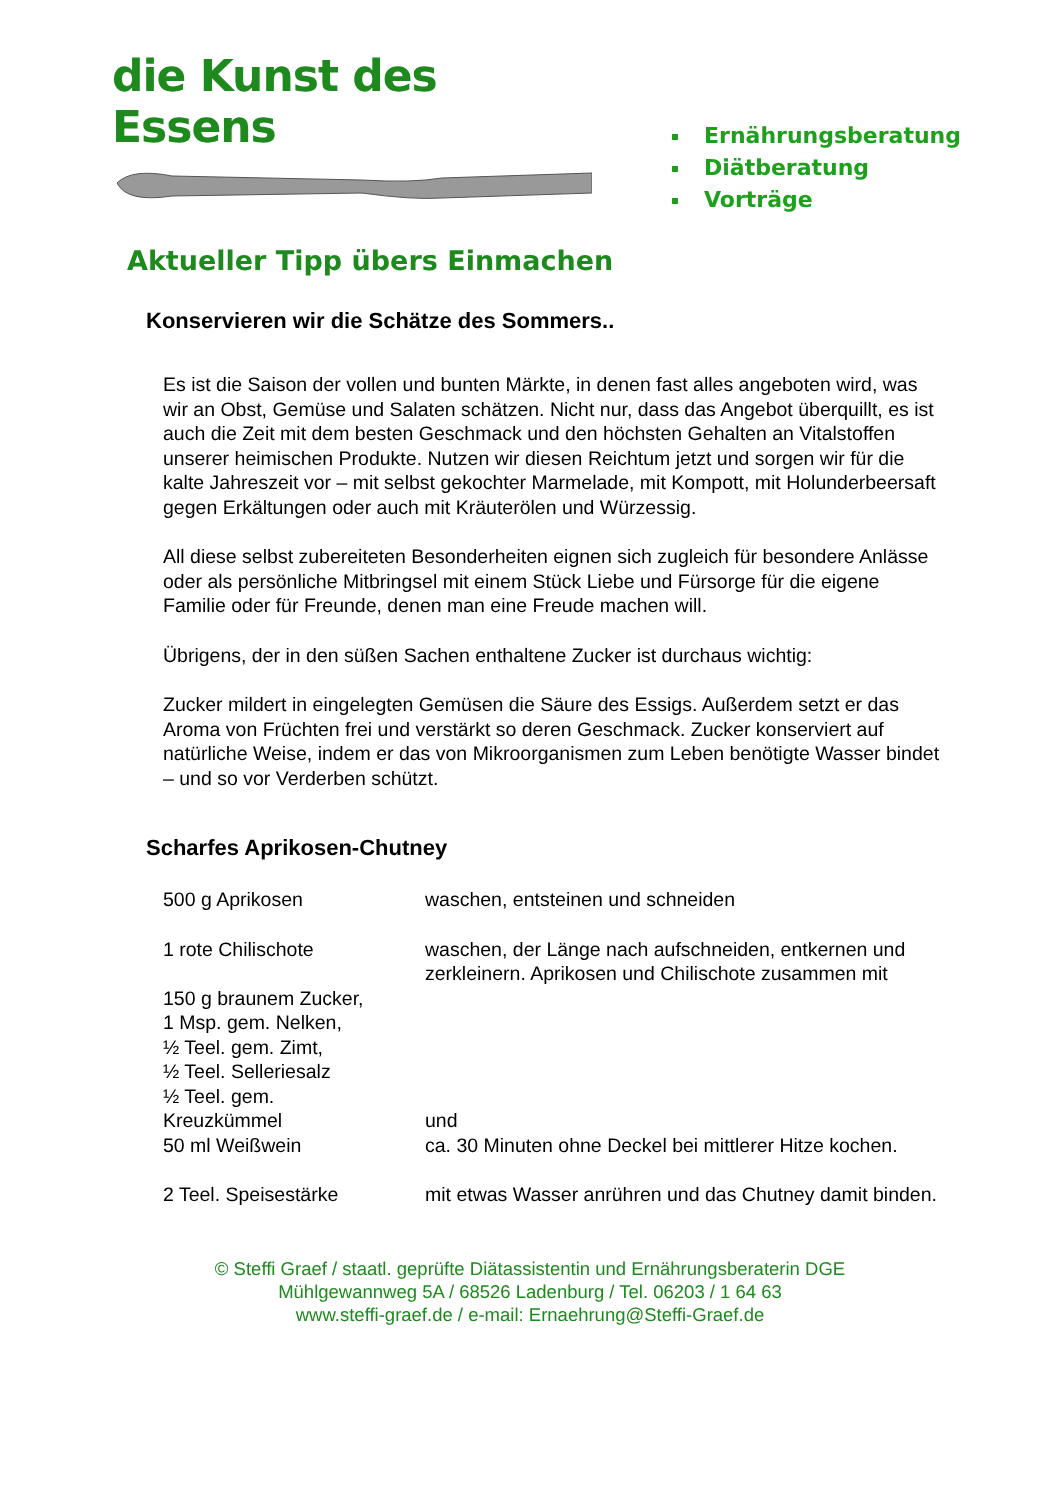die Kunst des Essens
Ernährungsberatung
Diätberatung
Vorträge
Aktueller Tipp übers Einmachen
Konservieren wir die Schätze des Sommers..
Es ist die Saison der vollen und bunten Märkte, in denen fast alles angeboten wird, was wir an Obst, Gemüse und Salaten schätzen. Nicht nur, dass das Angebot überquillt, es ist auch die Zeit mit dem besten Geschmack und den höchsten Gehalten an Vitalstoffen unserer heimischen Produkte. Nutzen wir diesen Reichtum jetzt und sorgen wir für die kalte Jahreszeit vor – mit selbst gekochter Marmelade, mit Kompott, mit Holunderbeersaft gegen Erkältungen oder auch mit Kräuterölen und Würzessig.
All diese selbst zubereiteten Besonderheiten eignen sich zugleich für besondere Anlässe oder als persönliche Mitbringsel mit einem Stück Liebe und Fürsorge für die eigene Familie oder für Freunde, denen man eine Freude machen will.
Übrigens, der in den süßen Sachen enthaltene Zucker ist durchaus wichtig:
Zucker mildert in eingelegten Gemüsen die Säure des Essigs. Außerdem setzt er das Aroma von Früchten frei und verstärkt so deren Geschmack. Zucker konserviert auf natürliche Weise, indem er das von Mikroorganismen zum Leben benötigte Wasser bindet – und so vor Verderben schützt.
Scharfes Aprikosen-Chutney
500 g Aprikosen waschen, entsteinen und schneiden
1 rote Chilischote waschen, der Länge nach aufschneiden, entkernen und zerkleinern. Aprikosen und Chilischote zusammen mit
150 g braunem Zucker,
1 Msp. gem. Nelken,
½ Teel. gem. Zimt,
½ Teel. Selleriesalz
½ Teel. gem.
Kreuzkümmel
und
50 ml Weißwein ca. 30 Minuten ohne Deckel bei mittlerer Hitze kochen.
2 Teel. Speisestärke mit etwas Wasser anrühren und das Chutney damit binden.
© Steffi Graef / staatl. geprüfte Diätassistentin und Ernährungsberaterin DGE
Mühlgewannweg 5A / 68526 Ladenburg / Tel. 06203 / 1 64 63
www.steffi-graef.de / e-mail: Ernaehrung@Steffi-Graef.de